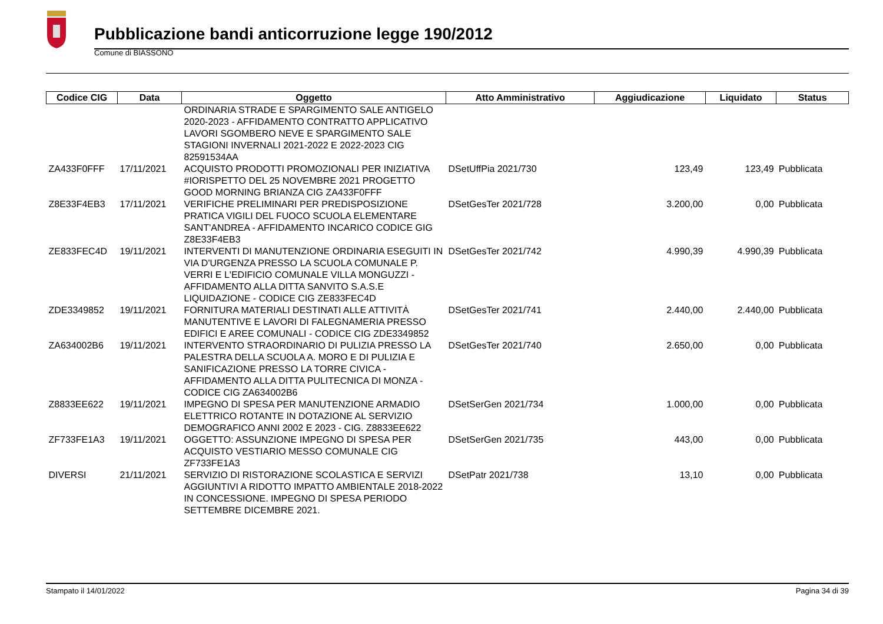Pubblicazione bandi anticorruzione legge 190/2012
Comune di BIASSONO
| Codice CIG | Data | Oggetto | Atto Amministrativo | Aggiudicazione | Liquidato | Status |
| --- | --- | --- | --- | --- | --- | --- |
| | | ORDINARIA STRADE E SPARGIMENTO SALE ANTIGELO 2020-2023 - AFFIDAMENTO CONTRATTO APPLICATIVO LAVORI SGOMBERO NEVE E SPARGIMENTO SALE STAGIONI INVERNALI 2021-2022 E 2022-2023 CIG 82591534AA | | | | |
| ZA433F0FFF | 17/11/2021 | ACQUISTO PRODOTTI PROMOZIONALI PER INIZIATIVA #IORISPETTO DEL 25 NOVEMBRE 2021 PROGETTO GOOD MORNING BRIANZA CIG ZA433F0FFF | DSetUffPia 2021/730 | 123,49 | 123,49 | Pubblicata |
| Z8E33F4EB3 | 17/11/2021 | VERIFICHE PRELIMINARI PER PREDISPOSIZIONE PRATICA VIGILI DEL FUOCO SCUOLA ELEMENTARE SANT'ANDREA - AFFIDAMENTO INCARICO CODICE GIG Z8E33F4EB3 | DSetGesTer 2021/728 | 3.200,00 | 0,00 | Pubblicata |
| ZE833FEC4D | 19/11/2021 | INTERVENTI DI MANUTENZIONE ORDINARIA ESEGUITI IN VIA D'URGENZA PRESSO LA SCUOLA COMUNALE P. VERRI E L'EDIFICIO COMUNALE VILLA MONGUZZI - AFFIDAMENTO ALLA DITTA SANVITO S.A.S.E LIQUIDAZIONE - CODICE CIG ZE833FEC4D | DSetGesTer 2021/742 | 4.990,39 | 4.990,39 | Pubblicata |
| ZDE3349852 | 19/11/2021 | FORNITURA MATERIALI DESTINATI ALLE ATTIVITÀ MANUTENTIVE E LAVORI DI FALEGNAMERIA PRESSO EDIFICI E AREE COMUNALI - CODICE CIG ZDE3349852 | DSetGesTer 2021/741 | 2.440,00 | 2.440,00 | Pubblicata |
| ZA634002B6 | 19/11/2021 | INTERVENTO STRAORDINARIO DI PULIZIA PRESSO LA PALESTRA DELLA SCUOLA A. MORO E DI PULIZIA E SANIFICAZIONE PRESSO LA TORRE CIVICA - AFFIDAMENTO ALLA DITTA PULITECNICA DI MONZA - CODICE CIG ZA634002B6 | DSetGesTer 2021/740 | 2.650,00 | 0,00 | Pubblicata |
| Z8833EE622 | 19/11/2021 | IMPEGNO DI SPESA PER MANUTENZIONE ARMADIO ELETTRICO ROTANTE IN DOTAZIONE AL SERVIZIO DEMOGRAFICO ANNI 2002 E 2023 - CIG. Z8833EE622 | DSetSerGen 2021/734 | 1.000,00 | 0,00 | Pubblicata |
| ZF733FE1A3 | 19/11/2021 | OGGETTO: ASSUNZIONE IMPEGNO DI SPESA PER ACQUISTO VESTIARIO MESSO COMUNALE CIG ZF733FE1A3 | DSetSerGen 2021/735 | 443,00 | 0,00 | Pubblicata |
| DIVERSI | 21/11/2021 | SERVIZIO DI RISTORAZIONE SCOLASTICA E SERVIZI AGGIUNTIVI A RIDOTTO IMPATTO AMBIENTALE 2018-2022 IN CONCESSIONE. IMPEGNO DI SPESA PERIODO SETTEMBRE DICEMBRE 2021. | DSetPatr 2021/738 | 13,10 | 0,00 | Pubblicata |
Stampato il 14/01/2022 Pagina 34 di 39